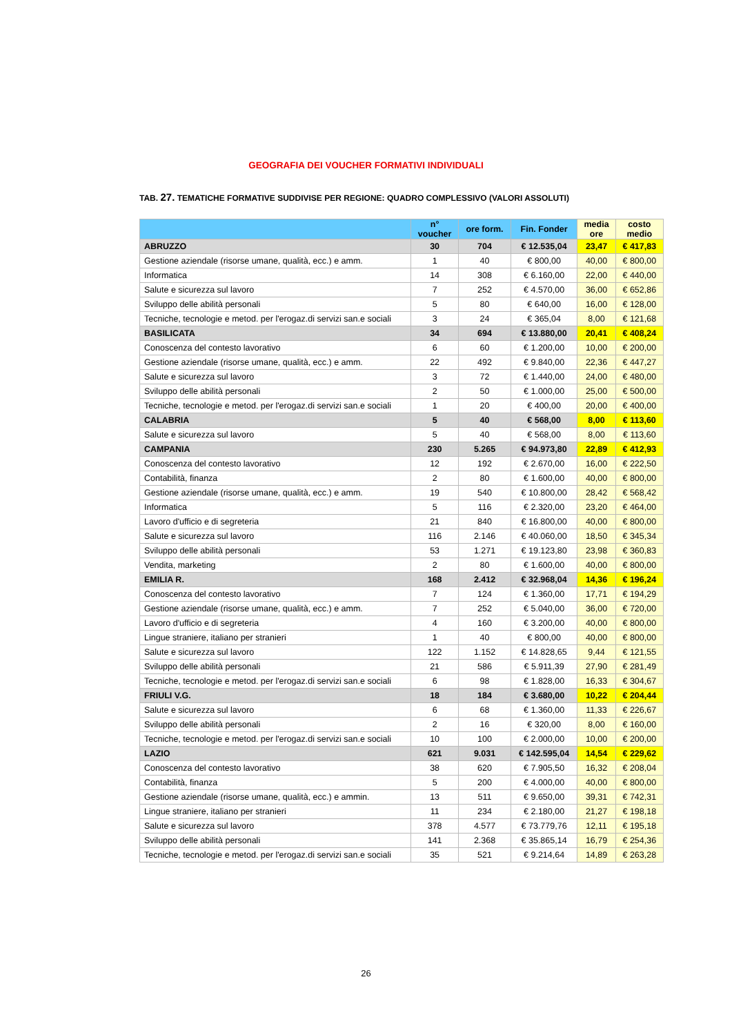GEOGRAFIA DEI VOUCHER FORMATIVI INDIVIDUALI
TAB. 27. TEMATICHE FORMATIVE SUDDIVISE PER REGIONE: QUADRO COMPLESSIVO (VALORI ASSOLUTI)
| | n° voucher | ore form. | Fin. Fonder | media ore | costo medio |
| --- | --- | --- | --- | --- | --- |
| ABRUZZO | 30 | 704 | € 12.535,04 | 23,47 | € 417,83 |
| Gestione aziendale (risorse umane, qualità, ecc.) e amm. | 1 | 40 | € 800,00 | 40,00 | € 800,00 |
| Informatica | 14 | 308 | € 6.160,00 | 22,00 | € 440,00 |
| Salute e sicurezza sul lavoro | 7 | 252 | € 4.570,00 | 36,00 | € 652,86 |
| Sviluppo delle abilità personali | 5 | 80 | € 640,00 | 16,00 | € 128,00 |
| Tecniche, tecnologie e metod. per l'erogaz.di servizi san.e sociali | 3 | 24 | € 365,04 | 8,00 | € 121,68 |
| BASILICATA | 34 | 694 | € 13.880,00 | 20,41 | € 408,24 |
| Conoscenza del contesto lavorativo | 6 | 60 | € 1.200,00 | 10,00 | € 200,00 |
| Gestione aziendale (risorse umane, qualità, ecc.) e amm. | 22 | 492 | € 9.840,00 | 22,36 | € 447,27 |
| Salute e sicurezza sul lavoro | 3 | 72 | € 1.440,00 | 24,00 | € 480,00 |
| Sviluppo delle abilità personali | 2 | 50 | € 1.000,00 | 25,00 | € 500,00 |
| Tecniche, tecnologie e metod. per l'erogaz.di servizi san.e sociali | 1 | 20 | € 400,00 | 20,00 | € 400,00 |
| CALABRIA | 5 | 40 | € 568,00 | 8,00 | € 113,60 |
| Salute e sicurezza sul lavoro | 5 | 40 | € 568,00 | 8,00 | € 113,60 |
| CAMPANIA | 230 | 5.265 | € 94.973,80 | 22,89 | € 412,93 |
| Conoscenza del contesto lavorativo | 12 | 192 | € 2.670,00 | 16,00 | € 222,50 |
| Contabilità, finanza | 2 | 80 | € 1.600,00 | 40,00 | € 800,00 |
| Gestione aziendale (risorse umane, qualità, ecc.) e amm. | 19 | 540 | € 10.800,00 | 28,42 | € 568,42 |
| Informatica | 5 | 116 | € 2.320,00 | 23,20 | € 464,00 |
| Lavoro d'ufficio e di segreteria | 21 | 840 | € 16.800,00 | 40,00 | € 800,00 |
| Salute e sicurezza sul lavoro | 116 | 2.146 | € 40.060,00 | 18,50 | € 345,34 |
| Sviluppo delle abilità personali | 53 | 1.271 | € 19.123,80 | 23,98 | € 360,83 |
| Vendita, marketing | 2 | 80 | € 1.600,00 | 40,00 | € 800,00 |
| EMILIA R. | 168 | 2.412 | € 32.968,04 | 14,36 | € 196,24 |
| Conoscenza del contesto lavorativo | 7 | 124 | € 1.360,00 | 17,71 | € 194,29 |
| Gestione aziendale (risorse umane, qualità, ecc.) e amm. | 7 | 252 | € 5.040,00 | 36,00 | € 720,00 |
| Lavoro d'ufficio e di segreteria | 4 | 160 | € 3.200,00 | 40,00 | € 800,00 |
| Lingue straniere, italiano per stranieri | 1 | 40 | € 800,00 | 40,00 | € 800,00 |
| Salute e sicurezza sul lavoro | 122 | 1.152 | € 14.828,65 | 9,44 | € 121,55 |
| Sviluppo delle abilità personali | 21 | 586 | € 5.911,39 | 27,90 | € 281,49 |
| Tecniche, tecnologie e metod. per l'erogaz.di servizi san.e sociali | 6 | 98 | € 1.828,00 | 16,33 | € 304,67 |
| FRIULI V.G. | 18 | 184 | € 3.680,00 | 10,22 | € 204,44 |
| Salute e sicurezza sul lavoro | 6 | 68 | € 1.360,00 | 11,33 | € 226,67 |
| Sviluppo delle abilità personali | 2 | 16 | € 320,00 | 8,00 | € 160,00 |
| Tecniche, tecnologie e metod. per l'erogaz.di servizi san.e sociali | 10 | 100 | € 2.000,00 | 10,00 | € 200,00 |
| LAZIO | 621 | 9.031 | € 142.595,04 | 14,54 | € 229,62 |
| Conoscenza del contesto lavorativo | 38 | 620 | € 7.905,50 | 16,32 | € 208,04 |
| Contabilità, finanza | 5 | 200 | € 4.000,00 | 40,00 | € 800,00 |
| Gestione aziendale (risorse umane, qualità, ecc.) e ammin. | 13 | 511 | € 9.650,00 | 39,31 | € 742,31 |
| Lingue straniere, italiano per stranieri | 11 | 234 | € 2.180,00 | 21,27 | € 198,18 |
| Salute e sicurezza sul lavoro | 378 | 4.577 | € 73.779,76 | 12,11 | € 195,18 |
| Sviluppo delle abilità personali | 141 | 2.368 | € 35.865,14 | 16,79 | € 254,36 |
| Tecniche, tecnologie e metod. per l'erogaz.di servizi san.e sociali | 35 | 521 | € 9.214,64 | 14,89 | € 263,28 |
26